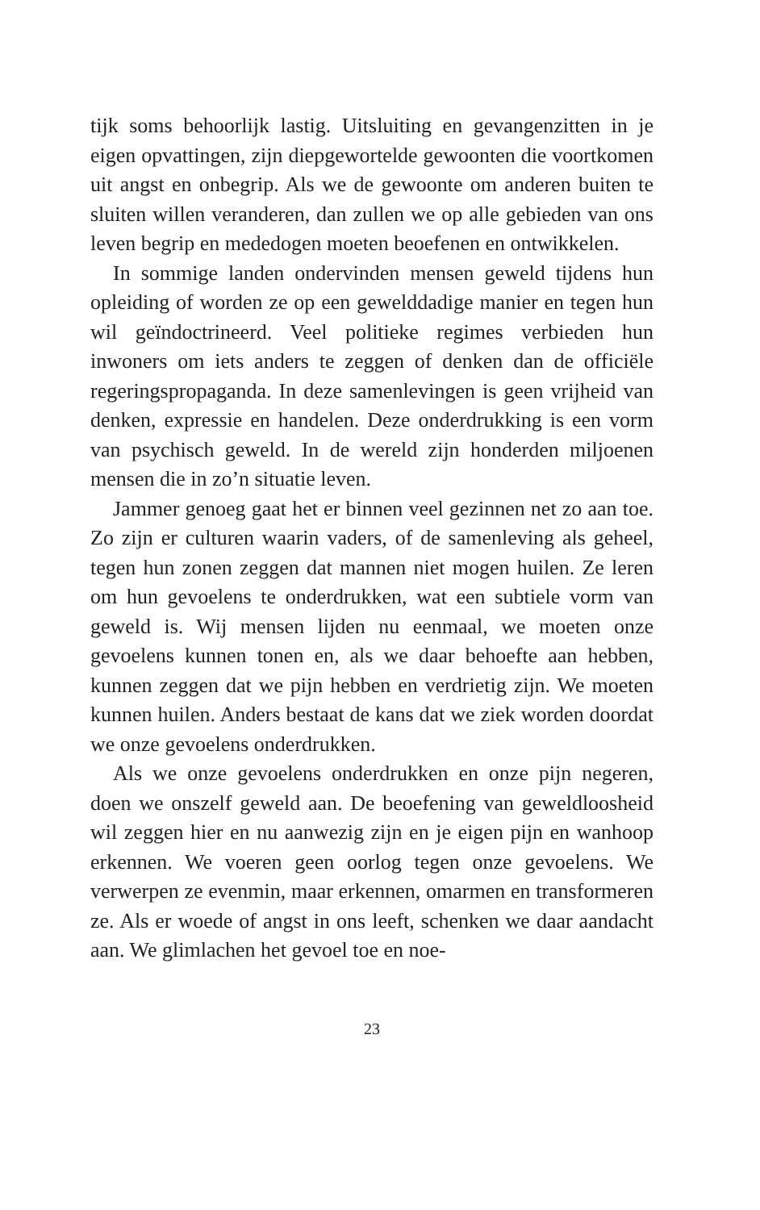tijk soms behoorlijk lastig. Uitsluiting en gevangenzitten in je eigen opvattingen, zijn diepgewortelde gewoonten die voortkomen uit angst en onbegrip. Als we de gewoonte om anderen buiten te sluiten willen veranderen, dan zullen we op alle gebieden van ons leven begrip en mededogen moeten beoefenen en ontwikkelen.
In sommige landen ondervinden mensen geweld tijdens hun opleiding of worden ze op een gewelddadige manier en tegen hun wil geïndoctrineerd. Veel politieke regimes verbieden hun inwoners om iets anders te zeggen of denken dan de officiële regeringspropaganda. In deze samenlevingen is geen vrijheid van denken, expressie en handelen. Deze onderdrukking is een vorm van psychisch geweld. In de wereld zijn honderden miljoenen mensen die in zo’n situatie leven.
Jammer genoeg gaat het er binnen veel gezinnen net zo aan toe. Zo zijn er culturen waarin vaders, of de samenleving als geheel, tegen hun zonen zeggen dat mannen niet mogen huilen. Ze leren om hun gevoelens te onderdrukken, wat een subtiele vorm van geweld is. Wij mensen lijden nu eenmaal, we moeten onze gevoelens kunnen tonen en, als we daar behoefte aan hebben, kunnen zeggen dat we pijn hebben en verdrietig zijn. We moeten kunnen huilen. Anders bestaat de kans dat we ziek worden doordat we onze gevoelens onderdrukken.
Als we onze gevoelens onderdrukken en onze pijn negeren, doen we onszelf geweld aan. De beoefening van geweldloosheid wil zeggen hier en nu aanwezig zijn en je eigen pijn en wanhoop erkennen. We voeren geen oorlog tegen onze gevoelens. We verwerpen ze evenmin, maar erkennen, omarmen en transformeren ze. Als er woede of angst in ons leeft, schenken we daar aandacht aan. We glimlachen het gevoel toe en noe-
23